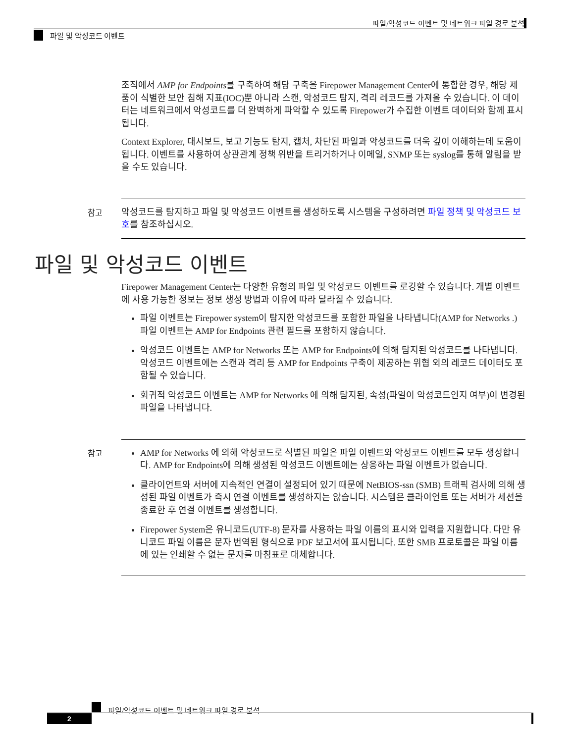파일/악성코드 이벤트 및 네트워크 파일 경로 분석
파일 및 악성코드 이벤트
조직에서 AMP for Endpoints를 구축하여 해당 구축을 Firepower Management Center에 통합한 경우, 해당 제품이 식별한 보안 침해 지표(IOC)뿐 아니라 스캔, 악성코드 탐지, 격리 레코드를 가져올 수 있습니다. 이 데이터는 네트워크에서 악성코드를 더 완벽하게 파악할 수 있도록 Firepower가 수집한 이벤트 데이터와 함께 표시됩니다.
Context Explorer, 대시보드, 보고 기능도 탐지, 캡처, 차단된 파일과 악성코드를 더욱 깊이 이해하는데 도움이 됩니다. 이벤트를 사용하여 상관관계 정책 위반을 트리거하거나 이메일, SNMP 또는 syslog를 통해 알림을 받을 수도 있습니다.
참고 악성코드를 탐지하고 파일 및 악성코드 이벤트를 생성하도록 시스템을 구성하려면 파일 정책 및 악성코드 보호를 참조하십시오.
파일 및 악성코드 이벤트
Firepower Management Center는 다양한 유형의 파일 및 악성코드 이벤트를 로깅할 수 있습니다. 개별 이벤트에 사용 가능한 정보는 정보 생성 방법과 이유에 따라 달라질 수 있습니다.
파일 이벤트는 Firepower system이 탐지한 악성코드를 포함한 파일을 나타냅니다(AMP for Networks .) 파일 이벤트는 AMP for Endpoints 관련 필드를 포함하지 않습니다.
악성코드 이벤트는 AMP for Networks 또는 AMP for Endpoints에 의해 탐지된 악성코드를 나타냅니다. 악성코드 이벤트에는 스캔과 격리 등 AMP for Endpoints 구축이 제공하는 위협 외의 레코드 데이터도 포함될 수 있습니다.
회귀적 악성코드 이벤트는 AMP for Networks 에 의해 탐지된, 속성(파일이 악성코드인지 여부)이 변경된 파일을 나타냅니다.
참고 AMP for Networks 에 의해 악성코드로 식별된 파일은 파일 이벤트와 악성코드 이벤트를 모두 생성합니다. AMP for Endpoints에 의해 생성된 악성코드 이벤트에는 상응하는 파일 이벤트가 없습니다.
클라이언트와 서버에 지속적인 연결이 설정되어 있기 때문에 NetBIOS-ssn (SMB) 트래픽 검사에 의해 생성된 파일 이벤트가 즉시 연결 이벤트를 생성하지는 않습니다. 시스템은 클라이언트 또는 서버가 세션을 종료한 후 연결 이벤트를 생성합니다.
Firepower System은 유니코드(UTF-8) 문자를 사용하는 파일 이름의 표시와 입력을 지원합니다. 다만 유니코드 파일 이름은 문자 번역된 형식으로 PDF 보고서에 표시됩니다. 또한 SMB 프로토콜은 파일 이름에 있는 인쇄할 수 없는 문자를 마침표로 대체합니다.
파일/악성코드 이벤트 및 네트워크 파일 경로 분석
2